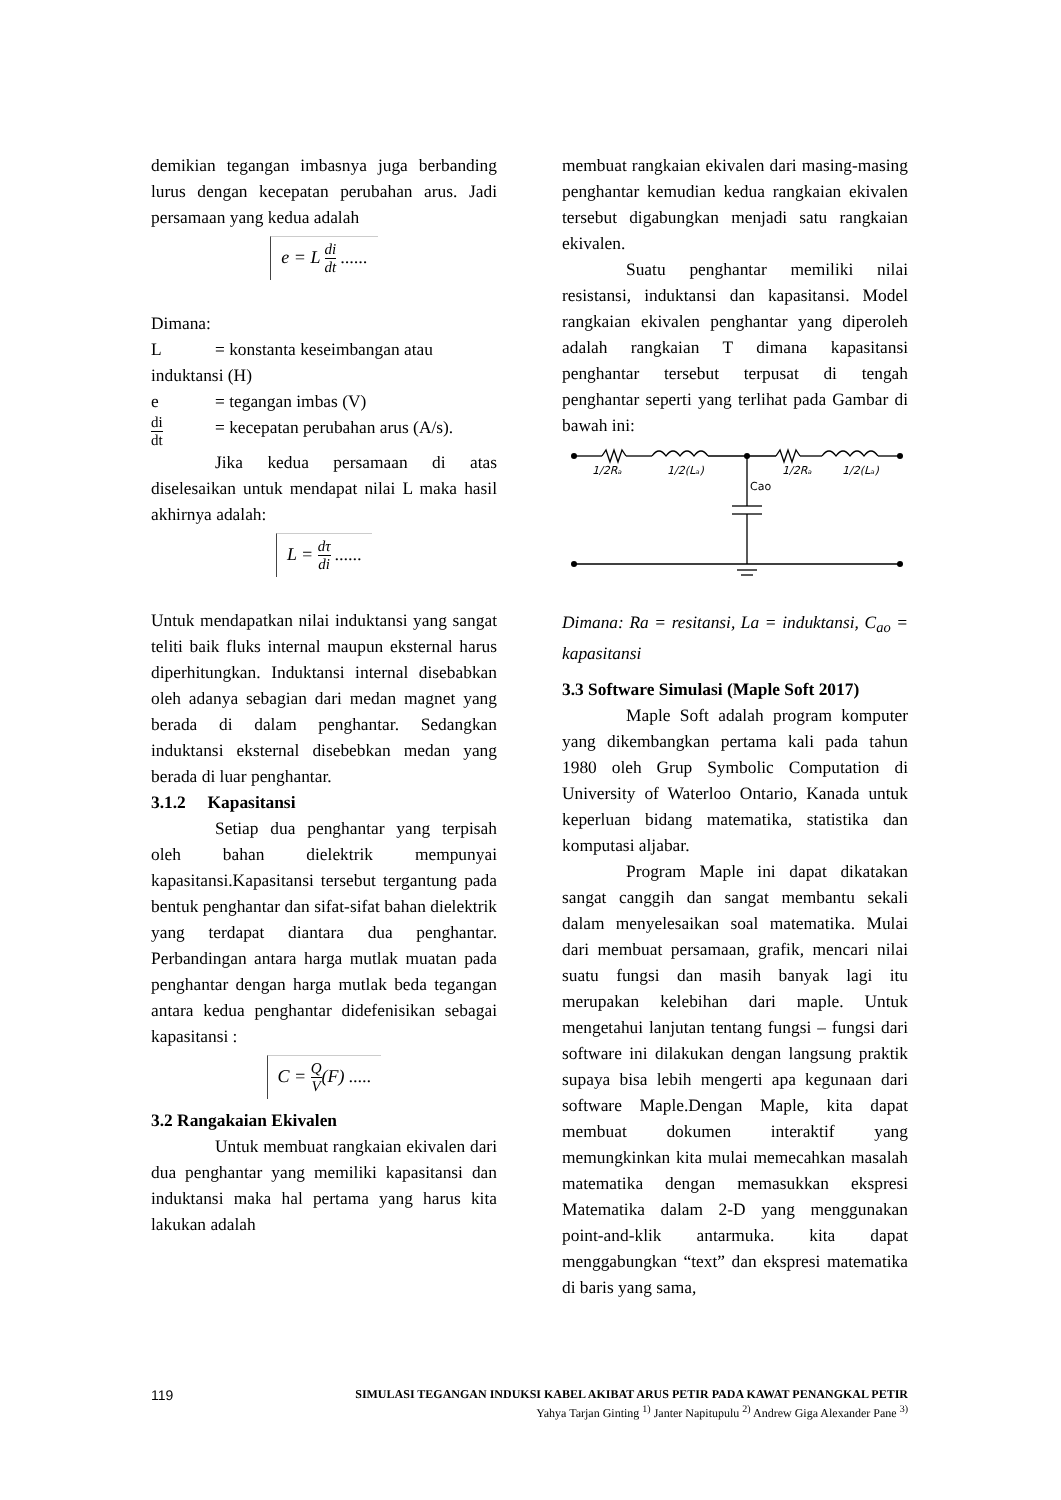demikian tegangan imbasnya juga berbanding lurus dengan kecepatan perubahan arus. Jadi persamaan yang kedua adalah
e = L di dt ......
Dimana:
L = konstanta keseimbangan atau
induktansi (H)
e = tegangan imbas (V)
di dt = kecepatan perubahan arus (A/s).
Jika kedua persamaan di atas diselesaikan untuk mendapat nilai L maka hasil akhirnya adalah:
L = dτ di ......
Untuk mendapatkan nilai induktansi yang sangat teliti baik fluks internal maupun eksternal harus diperhitungkan. Induktansi internal disebabkan oleh adanya sebagian dari medan magnet yang berada di dalam penghantar. Sedangkan induktansi eksternal disebebkan medan yang berada di luar penghantar.
3.1.2 Kapasitansi
Setiap dua penghantar yang terpisah oleh bahan dielektrik mempunyai kapasitansi.Kapasitansi tersebut tergantung pada bentuk penghantar dan sifat-sifat bahan dielektrik yang terdapat diantara dua penghantar. Perbandingan antara harga mutlak muatan pada penghantar dengan harga mutlak beda tegangan antara kedua penghantar didefenisikan sebagai kapasitansi :
C = Q V(F) .....
3.2 Rangakaian Ekivalen
Untuk membuat rangkaian ekivalen dari dua penghantar yang memiliki kapasitansi dan induktansi maka hal pertama yang harus kita lakukan adalah
membuat rangkaian ekivalen dari masing-masing penghantar kemudian kedua rangkaian ekivalen tersebut digabungkan menjadi satu rangkaian ekivalen.
Suatu penghantar memiliki nilai resistansi, induktansi dan kapasitansi. Model rangkaian ekivalen penghantar yang diperoleh adalah rangkaian T dimana kapasitansi penghantar tersebut terpusat di tengah penghantar seperti yang terlihat pada Gambar di bawah ini:
1/2Rₐ
1/2(Lₐ)
1/2Rₐ
1/2(Lₐ)
Cao
Dimana: Ra = resitansi, La = induktansi, C<sub>ao</sub> = kapasitansi
3.3 Software Simulasi (Maple Soft 2017)
Maple Soft adalah program komputer yang dikembangkan pertama kali pada tahun 1980 oleh Grup Symbolic Computation di University of Waterloo Ontario, Kanada untuk keperluan bidang matematika, statistika dan komputasi aljabar.
Program Maple ini dapat dikatakan sangat canggih dan sangat membantu sekali dalam menyelesaikan soal matematika. Mulai dari membuat persamaan, grafik, mencari nilai suatu fungsi dan masih banyak lagi itu merupakan kelebihan dari maple. Untuk mengetahui lanjutan tentang fungsi – fungsi dari software ini dilakukan dengan langsung praktik supaya bisa lebih mengerti apa kegunaan dari software Maple.Dengan Maple, kita dapat membuat dokumen interaktif yang memungkinkan kita mulai memecahkan masalah matematika dengan memasukkan ekspresi Matematika dalam 2-D yang menggunakan point-and-klik antarmuka. kita dapat menggabungkan “text” dan ekspresi matematika di baris yang sama,
119 SIMULASI TEGANGAN INDUKSI KABEL AKIBAT ARUS PETIR PADA KAWAT PENANGKAL PETIR
Yahya Tarjan Ginting <sup>1)</sup> Janter Napitupulu <sup>2)</sup> Andrew Giga Alexander Pane <sup>3)</sup>